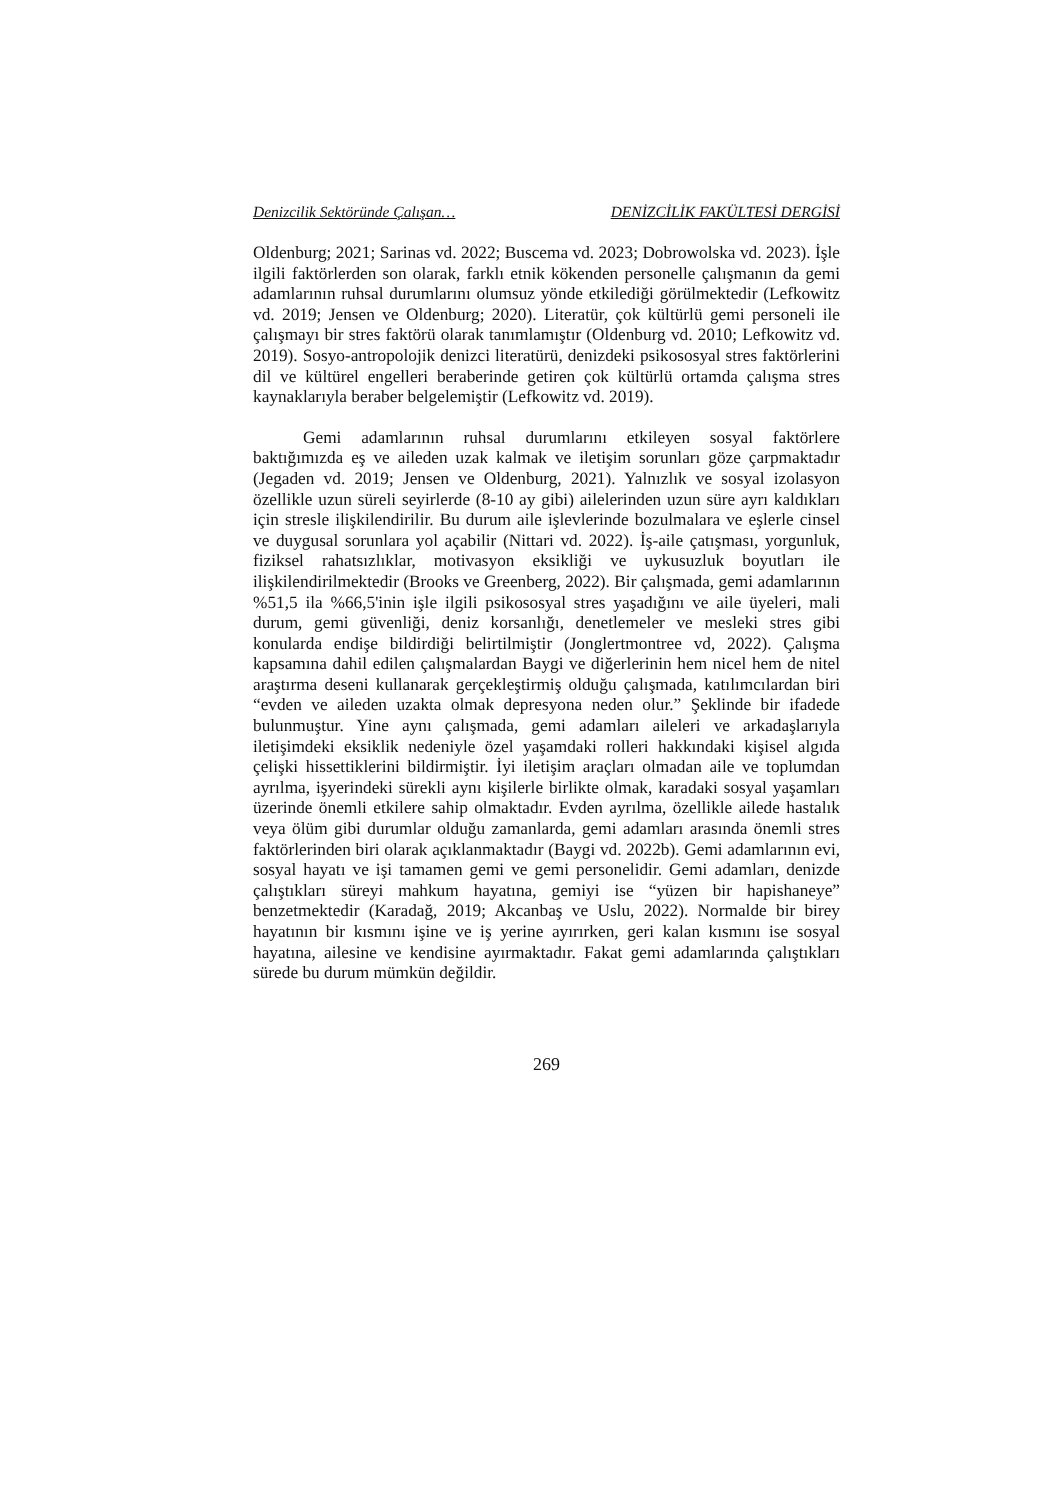Denizcilik Sektöründe Çalışan… DENİZCİLİK FAKÜLTESİ DERGİSİ
Oldenburg; 2021; Sarinas vd. 2022; Buscema vd. 2023; Dobrowolska vd. 2023). İşle ilgili faktörlerden son olarak, farklı etnik kökenden personelle çalışmanın da gemi adamlarının ruhsal durumlarını olumsuz yönde etkilediği görülmektedir (Lefkowitz vd. 2019; Jensen ve Oldenburg; 2020). Literatür, çok kültürlü gemi personeli ile çalışmayı bir stres faktörü olarak tanımlamıştır (Oldenburg vd. 2010; Lefkowitz vd. 2019). Sosyo-antropolojik denizci literatürü, denizdeki psikososyal stres faktörlerini dil ve kültürel engelleri beraberinde getiren çok kültürlü ortamda çalışma stres kaynaklarıyla beraber belgelemiştir (Lefkowitz vd. 2019).
Gemi adamlarının ruhsal durumlarını etkileyen sosyal faktörlere baktığımızda eş ve aileden uzak kalmak ve iletişim sorunları göze çarpmaktadır (Jegaden vd. 2019; Jensen ve Oldenburg, 2021). Yalnızlık ve sosyal izolasyon özellikle uzun süreli seyirlerde (8-10 ay gibi) ailelerinden uzun süre ayrı kaldıkları için stresle ilişkilendirilir. Bu durum aile işlevlerinde bozulmalara ve eşlerle cinsel ve duygusal sorunlara yol açabilir (Nittari vd. 2022). İş-aile çatışması, yorgunluk, fiziksel rahatsızlıklar, motivasyon eksikliği ve uykusuzluk boyutları ile ilişkilendirilmektedir (Brooks ve Greenberg, 2022). Bir çalışmada, gemi adamlarının %51,5 ila %66,5'inin işle ilgili psikososyal stres yaşadığını ve aile üyeleri, mali durum, gemi güvenliği, deniz korsanlığı, denetlemeler ve mesleki stres gibi konularda endişe bildirdiği belirtilmiştir (Jonglertmontree vd, 2022). Çalışma kapsamına dahil edilen çalışmalardan Baygi ve diğerlerinin hem nicel hem de nitel araştırma deseni kullanarak gerçekleştirmiş olduğu çalışmada, katılımcılardan biri “evden ve aileden uzakta olmak depresyona neden olur.” Şeklinde bir ifadede bulunmuştur. Yine aynı çalışmada, gemi adamları aileleri ve arkadaşlarıyla iletişimdeki eksiklik nedeniyle özel yaşamdaki rolleri hakkındaki kişisel algıda çelişki hissettiklerini bildirmiştir. İyi iletişim araçları olmadan aile ve toplumdan ayrılma, işyerindeki sürekli aynı kişilerle birlikte olmak, karadaki sosyal yaşamları üzerinde önemli etkilere sahip olmaktadır. Evden ayrılma, özellikle ailede hastalık veya ölüm gibi durumlar olduğu zamanlarda, gemi adamları arasında önemli stres faktörlerinden biri olarak açıklanmaktadır (Baygi vd. 2022b). Gemi adamlarının evi, sosyal hayatı ve işi tamamen gemi ve gemi personelidir. Gemi adamları, denizde çalıştıkları süreyi mahkum hayatına, gemiyi ise “yüzen bir hapishaneye” benzetmektedir (Karadağ, 2019; Akcanbaş ve Uslu, 2022). Normalde bir birey hayatının bir kısmını işine ve iş yerine ayırırken, geri kalan kısmını ise sosyal hayatına, ailesine ve kendisine ayırmaktadır. Fakat gemi adamlarında çalıştıkları sürede bu durum mümkün değildir.
269